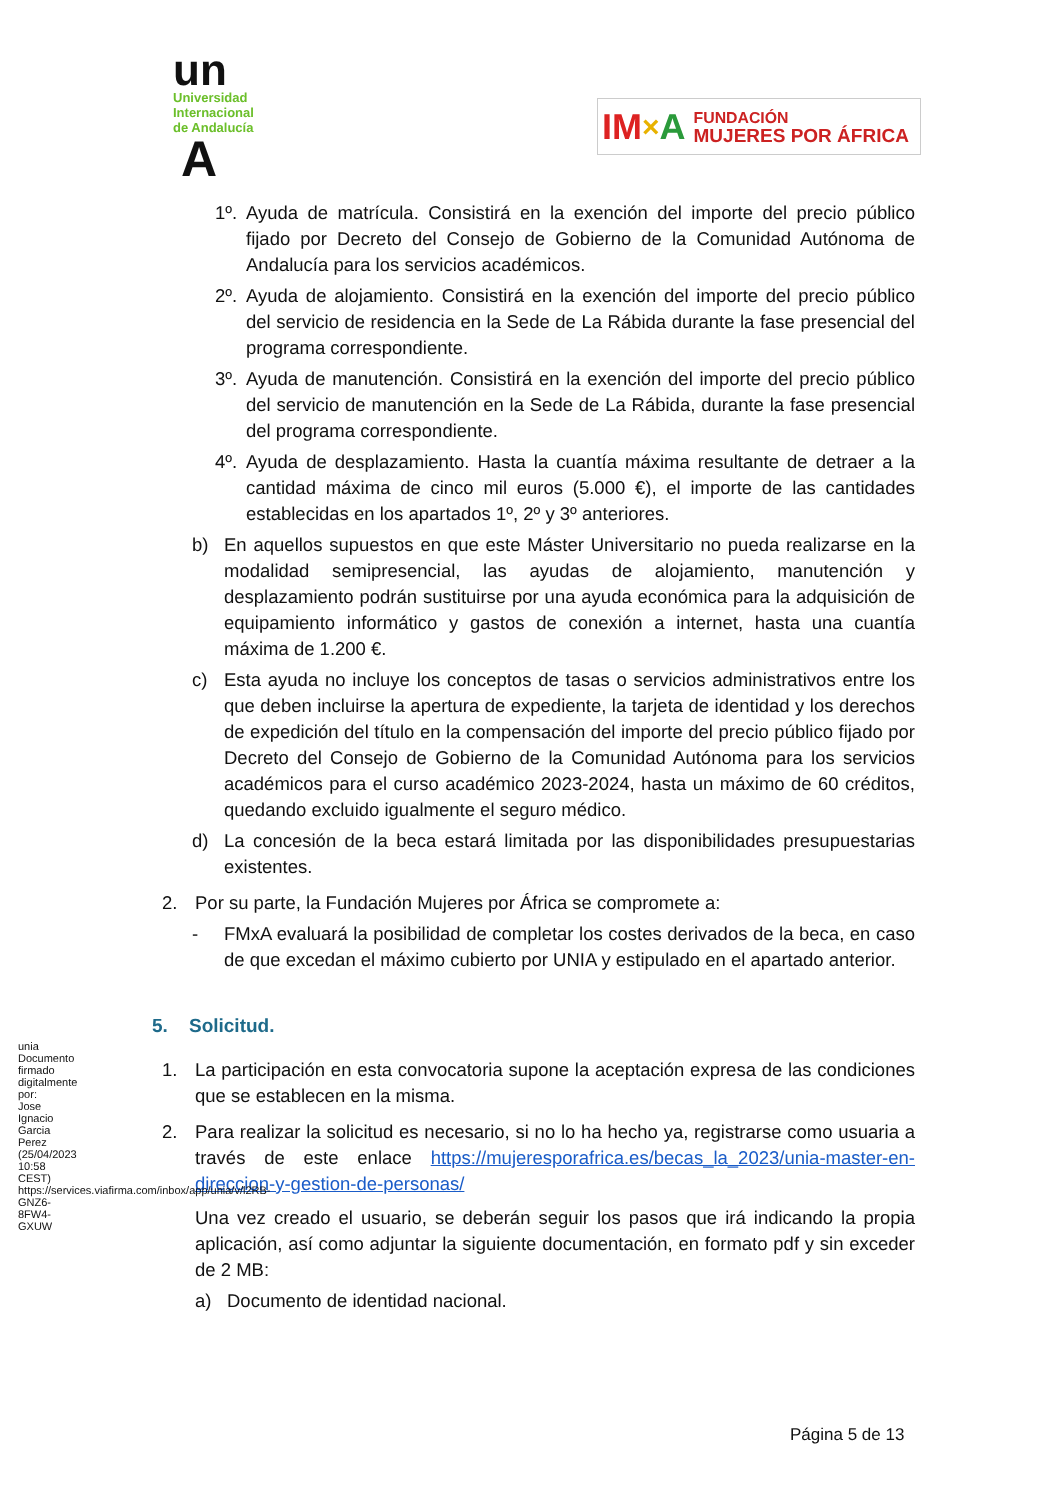un
Universidad
Internacional
de Andalucía
A
IM × A FUNDACIÓN
MUJERES POR ÁFRICA
1º. Ayuda de matrícula. Consistirá en la exención del importe del precio público fijado por Decreto del Consejo de Gobierno de la Comunidad Autónoma de Andalucía para los servicios académicos.
2º. Ayuda de alojamiento. Consistirá en la exención del importe del precio público del servicio de residencia en la Sede de La Rábida durante la fase presencial del programa correspondiente.
3º. Ayuda de manutención. Consistirá en la exención del importe del precio público del servicio de manutención en la Sede de La Rábida, durante la fase presencial del programa correspondiente.
4º. Ayuda de desplazamiento. Hasta la cuantía máxima resultante de detraer a la cantidad máxima de cinco mil euros (5.000 €), el importe de las cantidades establecidas en los apartados 1º, 2º y 3º anteriores.
b) En aquellos supuestos en que este Máster Universitario no pueda realizarse en la modalidad semipresencial, las ayudas de alojamiento, manutención y desplazamiento podrán sustituirse por una ayuda económica para la adquisición de equipamiento informático y gastos de conexión a internet, hasta una cuantía máxima de 1.200 €.
c) Esta ayuda no incluye los conceptos de tasas o servicios administrativos entre los que deben incluirse la apertura de expediente, la tarjeta de identidad y los derechos de expedición del título en la compensación del importe del precio público fijado por Decreto del Consejo de Gobierno de la Comunidad Autónoma para los servicios académicos para el curso académico 2023-2024, hasta un máximo de 60 créditos, quedando excluido igualmente el seguro médico.
d) La concesión de la beca estará limitada por las disponibilidades presupuestarias existentes.
2. Por su parte, la Fundación Mujeres por África se compromete a:
- FMxA evaluará la posibilidad de completar los costes derivados de la beca, en caso de que excedan el máximo cubierto por UNIA y estipulado en el apartado anterior.
5. Solicitud.
1. La participación en esta convocatoria supone la aceptación expresa de las condiciones que se establecen en la misma.
2. Para realizar la solicitud es necesario, si no lo ha hecho ya, registrarse como usuaria a través de este enlace https://mujeresporafrica.es/becas_la_2023/unia-master-en-direccion-y-gestion-de-personas/
Una vez creado el usuario, se deberán seguir los pasos que irá indicando la propia aplicación, así como adjuntar la siguiente documentación, en formato pdf y sin exceder de 2 MB:
a) Documento de identidad nacional.
unia
Documento firmado digitalmente por:
Jose Ignacio Garcia Perez (25/04/2023 10:58 CEST)
https://services.viafirma.com/inbox/app/unia/v/l2RB-GNZ6-8FW4-GXUW
Página 5 de 13